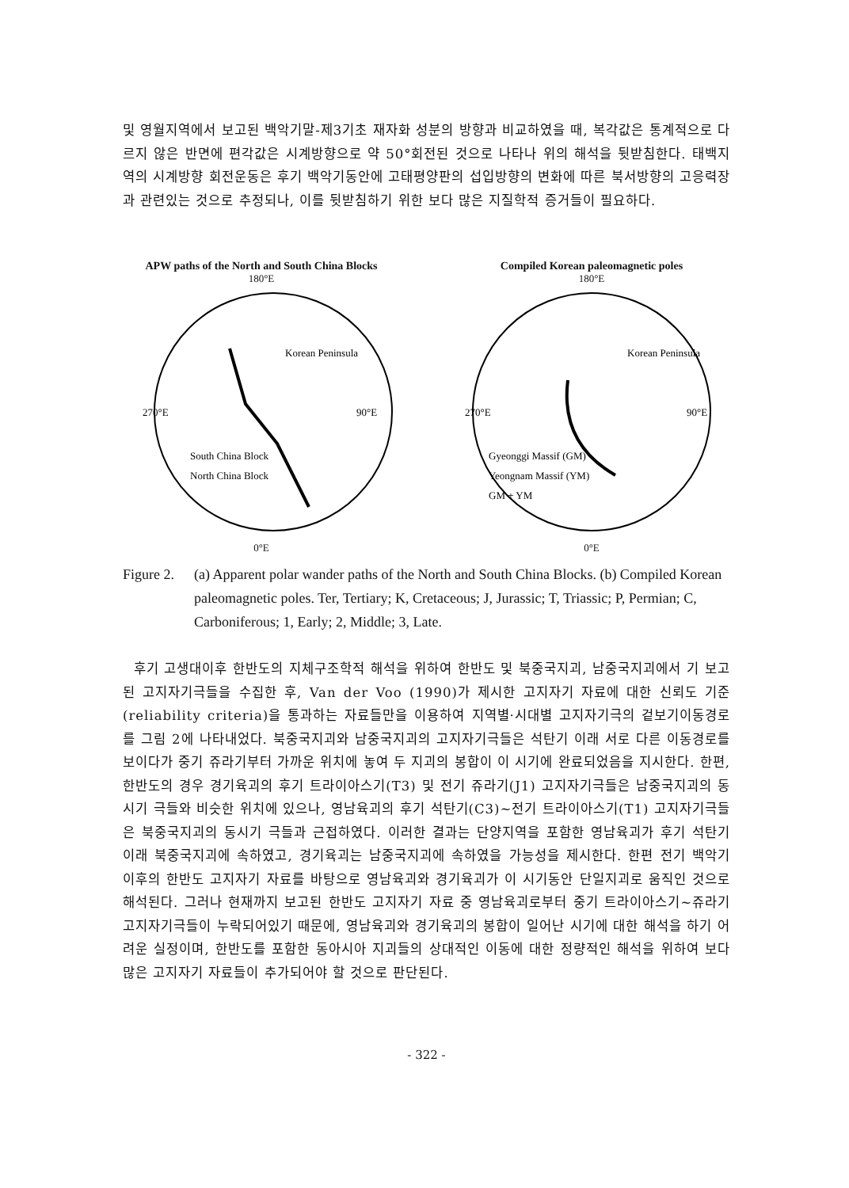및 영월지역에서 보고된 백악기말-제3기초 재자화 성분의 방향과 비교하였을 때, 복각값은 통계적으로 다르지 않은 반면에 편각값은 시계방향으로 약 50°회전된 것으로 나타나 위의 해석을 뒷받침한다. 태백지역의 시계방향 회전운동은 후기 백악기동안에 고태평양판의 섭입방향의 변화에 따른 북서방향의 고응력장과 관련있는 것으로 추정되나, 이를 뒷받침하기 위한 보다 많은 지질학적 증거들이 필요하다.
APW paths of the North and South China Blocks
180°E
270°E
90°E
South China Block
North China Block
Korean Peninsula
0°E
Compiled Korean paleomagnetic poles
180°E
270°E
90°E
Gyeonggi Massif (GM)
Yeongnam Massif (YM)
GM + YM
Korean Peninsula
0°E
Figure 2. (a) Apparent polar wander paths of the North and South China Blocks. (b) Compiled Korean paleomagnetic poles. Ter, Tertiary; K, Cretaceous; J, Jurassic; T, Triassic; P, Permian; C, Carboniferous; 1, Early; 2, Middle; 3, Late.
후기 고생대이후 한반도의 지체구조학적 해석을 위하여 한반도 및 북중국지괴, 남중국지괴에서 기 보고된 고지자기극들을 수집한 후, Van der Voo (1990)가 제시한 고지자기 자료에 대한 신뢰도 기준(reliability criteria)을 통과하는 자료들만을 이용하여 지역별·시대별 고지자기극의 겉보기이동경로를 그림 2에 나타내었다. 북중국지괴와 남중국지괴의 고지자기극들은 석탄기 이래 서로 다른 이동경로를 보이다가 중기 쥬라기부터 가까운 위치에 놓여 두 지괴의 봉합이 이 시기에 완료되었음을 지시한다. 한편, 한반도의 경우 경기육괴의 후기 트라이아스기(T3) 및 전기 쥬라기(J1) 고지자기극들은 남중국지괴의 동시기 극들와 비슷한 위치에 있으나, 영남육괴의 후기 석탄기(C3)~전기 트라이아스기(T1) 고지자기극들은 북중국지괴의 동시기 극들과 근접하였다. 이러한 결과는 단양지역을 포함한 영남육괴가 후기 석탄기 이래 북중국지괴에 속하였고, 경기육괴는 남중국지괴에 속하였을 가능성을 제시한다. 한편 전기 백악기 이후의 한반도 고지자기 자료를 바탕으로 영남육괴와 경기육괴가 이 시기동안 단일지괴로 움직인 것으로 해석된다. 그러나 현재까지 보고된 한반도 고지자기 자료 중 영남육괴로부터 중기 트라이아스기~쥬라기 고지자기극들이 누락되어있기 때문에, 영남육괴와 경기육괴의 봉합이 일어난 시기에 대한 해석을 하기 어려운 실정이며, 한반도를 포함한 동아시아 지괴들의 상대적인 이동에 대한 정량적인 해석을 위하여 보다 많은 고지자기 자료들이 추가되어야 할 것으로 판단된다.
- 322 -